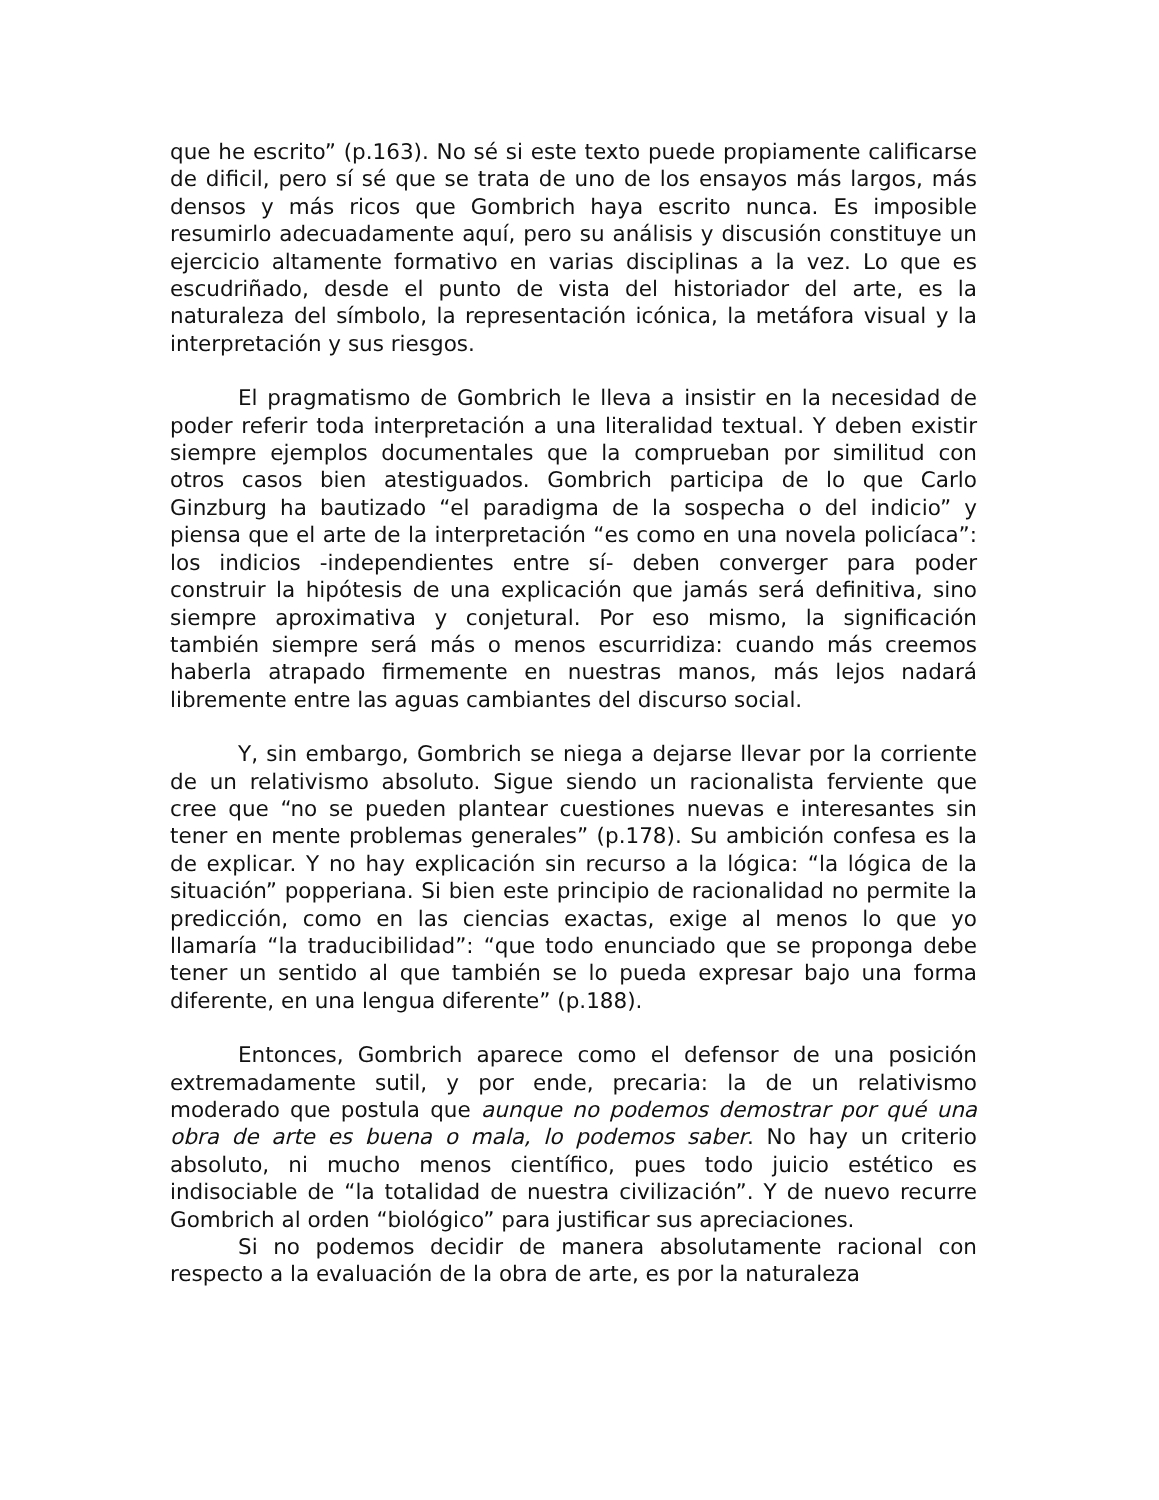que he escrito” (p.163). No sé si este texto puede propiamente calificarse de dificil, pero sí sé que se trata de uno de los ensayos más largos, más densos y más ricos que Gombrich haya escrito nunca. Es imposible resumirlo adecuadamente aquí, pero su análisis y discusión constituye un ejercicio altamente formativo en varias disciplinas a la vez. Lo que es escudriñado, desde el punto de vista del historiador del arte, es la naturaleza del símbolo, la representación icónica, la metáfora visual y la interpretación y sus riesgos.
El pragmatismo de Gombrich le lleva a insistir en la necesidad de poder referir toda interpretación a una literalidad textual. Y deben existir siempre ejemplos documentales que la comprueban por similitud con otros casos bien atestiguados. Gombrich participa de lo que Carlo Ginzburg ha bautizado “el paradigma de la sospecha o del indicio” y piensa que el arte de la interpretación “es como en una novela policíaca”: los indicios -independientes entre sí- deben converger para poder construir la hipótesis de una explicación que jamás será definitiva, sino siempre aproximativa y conjetural. Por eso mismo, la significación también siempre será más o menos escurridiza: cuando más creemos haberla atrapado firmemente en nuestras manos, más lejos nadará libremente entre las aguas cambiantes del discurso social.
Y, sin embargo, Gombrich se niega a dejarse llevar por la corriente de un relativismo absoluto. Sigue siendo un racionalista ferviente que cree que “no se pueden plantear cuestiones nuevas e interesantes sin tener en mente problemas generales” (p.178). Su ambición confesa es la de explicar. Y no hay explicación sin recurso a la lógica: “la lógica de la situación” popperiana. Si bien este principio de racionalidad no permite la predicción, como en las ciencias exactas, exige al menos lo que yo llamaría “la traducibilidad”: “que todo enunciado que se proponga debe tener un sentido al que también se lo pueda expresar bajo una forma diferente, en una lengua diferente” (p.188).
Entonces, Gombrich aparece como el defensor de una posición extremadamente sutil, y por ende, precaria: la de un relativismo moderado que postula que aunque no podemos demostrar por qué una obra de arte es buena o mala, lo podemos saber. No hay un criterio absoluto, ni mucho menos científico, pues todo juicio estético es indisociable de “la totalidad de nuestra civilización”. Y de nuevo recurre Gombrich al orden “biológico” para justificar sus apreciaciones.
Si no podemos decidir de manera absolutamente racional con respecto a la evaluación de la obra de arte, es por la naturaleza